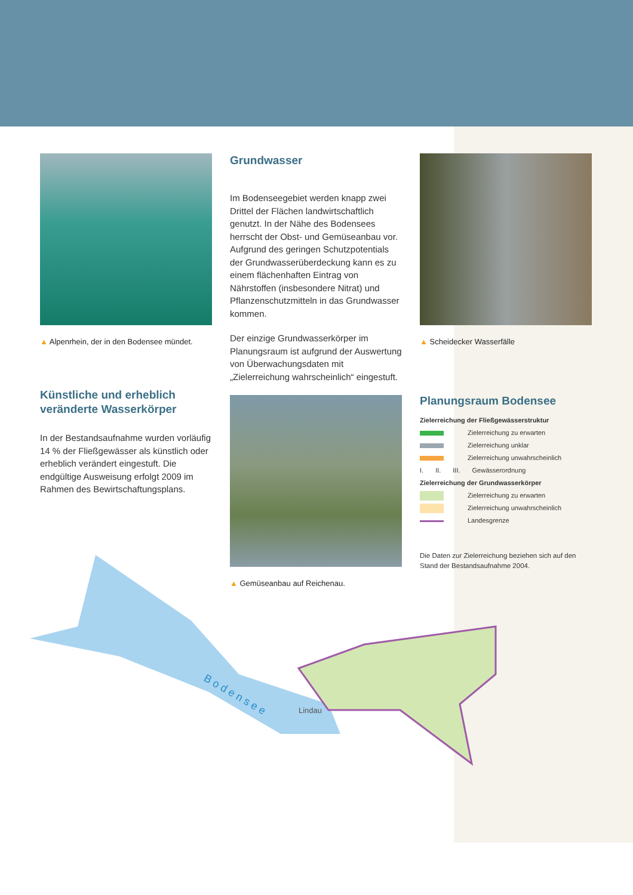▲ Alpenrhein, der in den Bodensee mündet.
Künstliche und erheblich veränderte Wasserkörper
In der Bestandsaufnahme wurden vorläufig 14 % der Fließgewässer als künstlich oder erheblich verändert eingestuft. Die endgültige Ausweisung erfolgt 2009 im Rahmen des Bewirtschaftungsplans.
Grundwasser
Im Bodenseegebiet werden knapp zwei Drittel der Flächen landwirtschaftlich genutzt. In der Nähe des Bodensees herrscht der Obst- und Gemüseanbau vor. Aufgrund des geringen Schutzpotentials der Grundwasserüberdeckung kann es zu einem flächenhaften Eintrag von Nährstoffen (insbesondere Nitrat) und Pflanzenschutzmitteln in das Grundwasser kommen.
Der einzige Grundwasserkörper im Planungsraum ist aufgrund der Auswertung von Überwachungsdaten mit „Zielerreichung wahrscheinlich“ eingestuft.
▲ Gemüseanbau auf Reichenau.
▲ Scheidecker Wasserfälle
Planungsraum Bodensee
Zielerreichung der Fließgewässerstruktur
Zielerreichung zu erwarten
Zielerreichung unklar
Zielerreichung unwahrscheinlich
I. II. III. Gewässerordnung
Zielerreichung der Grundwasserkörper
Zielerreichung zu erwarten
Zielerreichung unwahrscheinlich
Landesgrenze
Die Daten zur Zielerreichung beziehen sich auf den Stand der Bestandsaufnahme 2004.
B o d e n s e e
Lindau